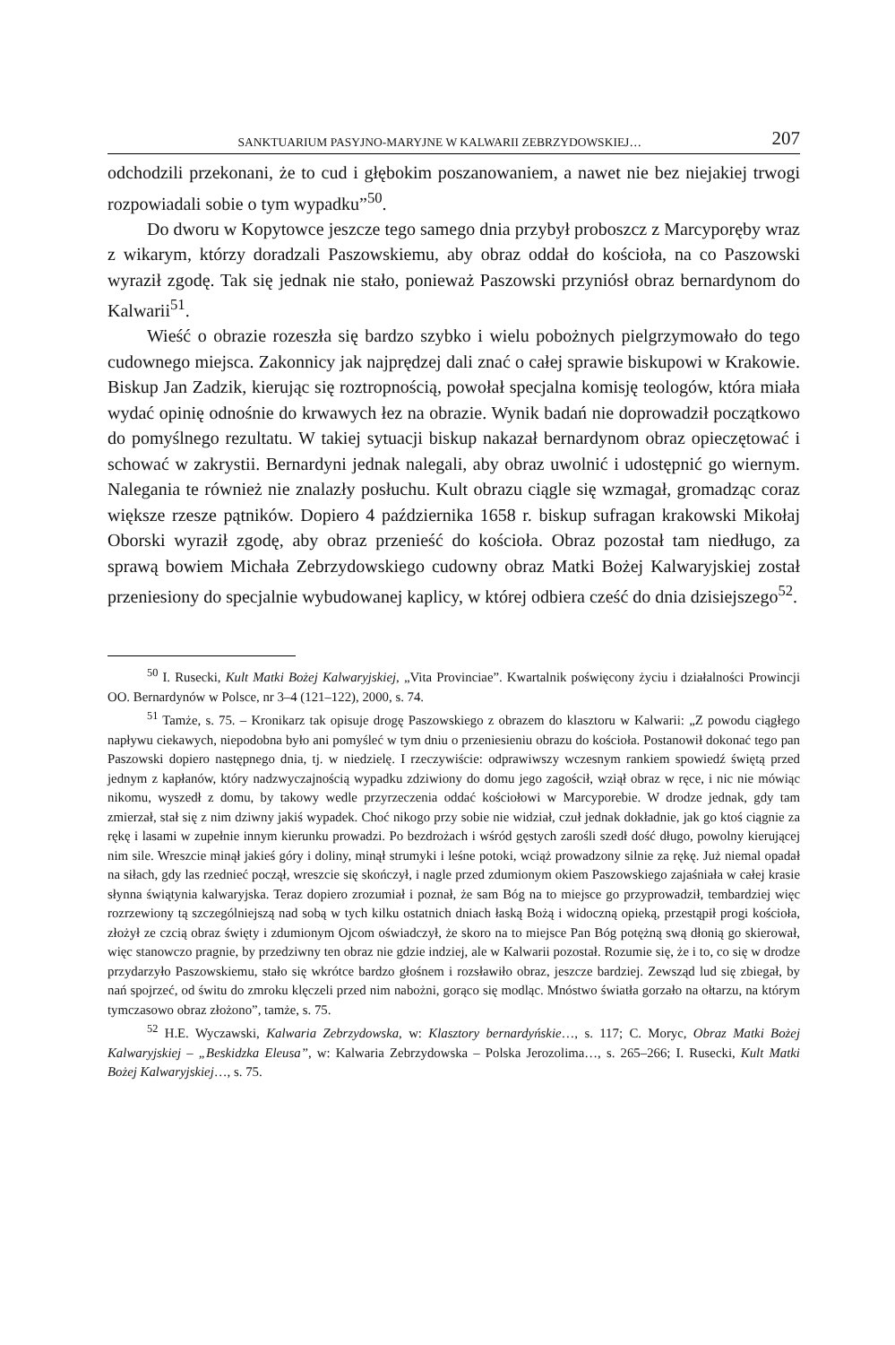SANKTUARIUM PASYJNO-MARYJNE W KALWARII ZEBRZYDOWSKIEJ… 207
odchodzili przekonani, że to cud i głębokim poszanowaniem, a nawet nie bez niejakiej trwogi rozpowiadali sobie o tym wypadku”<sup>50</sup>.
Do dworu w Kopytowce jeszcze tego samego dnia przybył proboszcz z Marcyporęby wraz z wikarym, którzy doradzali Paszowskiemu, aby obraz oddał do kościoła, na co Paszowski wyraził zgodę. Tak się jednak nie stało, ponieważ Paszowski przyniósł obraz bernardynom do Kalwarii<sup>51</sup>.
Wieść o obrazie rozeszła się bardzo szybko i wielu pobożnych pielgrzymowało do tego cudownego miejsca. Zakonnicy jak najprędzej dali znać o całej sprawie biskupowi w Krakowie. Biskup Jan Zadzik, kierując się roztropnością, powołał specjalna komisję teologów, która miała wydać opinię odnośnie do krwawych łez na obrazie. Wynik badań nie doprowadził początkowo do pomyślnego rezultatu. W takiej sytuacji biskup nakazał bernardynom obraz opieczętować i schować w zakrystii. Bernardyni jednak nalegali, aby obraz uwolnić i udostępnić go wiernym. Nalegania te również nie znalazły posłuchu. Kult obrazu ciągle się wzmagał, gromadząc coraz większe rzesze pątników. Dopiero 4 października 1658 r. biskup sufragan krakowski Mikołaj Oborski wyraził zgodę, aby obraz przenieść do kościoła. Obraz pozostał tam niedługo, za sprawą bowiem Michała Zebrzydowskiego cudowny obraz Matki Bożej Kalwaryjskiej został przeniesiony do specjalnie wybudowanej kaplicy, w której odbiera cześć do dnia dzisiejszego<sup>52</sup>.
<sup>50</sup> I. Rusecki, Kult Matki Bożej Kalwaryjskiej, „Vita Provinciae”. Kwartalnik poświęcony życiu i działalności Prowincji OO. Bernardynów w Polsce, nr 3–4 (121–122), 2000, s. 74.
<sup>51</sup> Tamże, s. 75. – Kronikarz tak opisuje drogę Paszowskiego z obrazem do klasztoru w Kalwarii: „Z powodu ciągłego napływu ciekawych, niepodobna było ani pomyśleć w tym dniu o przeniesieniu obrazu do kościoła. Postanowił dokonać tego pan Paszowski dopiero następnego dnia, tj. w niedzielę. I rzeczywiście: odprawiwszy wczesnym rankiem spowiedź świętą przed jednym z kapłanów, który nadzwyczajnością wypadku zdziwiony do domu jego zagościł, wziął obraz w ręce, i nic nie mówiąc nikomu, wyszedł z domu, by takowy wedle przyrzeczenia oddać kościołowi w Marcyporebie. W drodze jednak, gdy tam zmierzał, stał się z nim dziwny jakiś wypadek. Choć nikogo przy sobie nie widział, czuł jednak dokładnie, jak go ktoś ciągnie za rękę i lasami w zupełnie innym kierunku prowadzi. Po bezdrożach i wśród gęstych zarośli szedł dość długo, powolny kierującej nim sile. Wreszcie minął jakieś góry i doliny, minął strumyki i leśne potoki, wciąż prowadzony silnie za rękę. Już niemal opadał na siłach, gdy las rzednieć począł, wreszcie się skończył, i nagle przed zdumionym okiem Paszowskiego zajaśniała w całej krasie słynna świątynia kalwaryjska. Teraz dopiero zrozumiał i poznał, że sam Bóg na to miejsce go przyprowadził, tembardziej więc rozrzewiony tą szczególniejszą nad sobą w tych kilku ostatnich dniach łaską Bożą i widoczną opieką, przestąpił progi kościoła, złożył ze czcią obraz święty i zdumionym Ojcom oświadczył, że skoro na to miejsce Pan Bóg potężną swą dłonią go skierował, więc stanowczo pragnie, by przedziwny ten obraz nie gdzie indziej, ale w Kalwarii pozostał. Rozumie się, że i to, co się w drodze przydarzyło Paszowskiemu, stało się wkrótce bardzo głośnem i rozsławiło obraz, jeszcze bardziej. Zewsząd lud się zbiegał, by nań spojrzeć, od świtu do zmroku klęczeli przed nim nabożni, gorąco się modląc. Mnóstwo światła gorzało na ołtarzu, na którym tymczasowo obraz złożono”, tamże, s. 75.
<sup>52</sup> H.E. Wyczawski, Kalwaria Zebrzydowska, w: Klasztory bernardyńskie…, s. 117; C. Moryc, Obraz Matki Bożej Kalwaryjskiej – „Beskidzka Eleusa”, w: Kalwaria Zebrzydowska – Polska Jerozolima…, s. 265–266; I. Rusecki, Kult Matki Bożej Kalwaryjskiej…, s. 75.